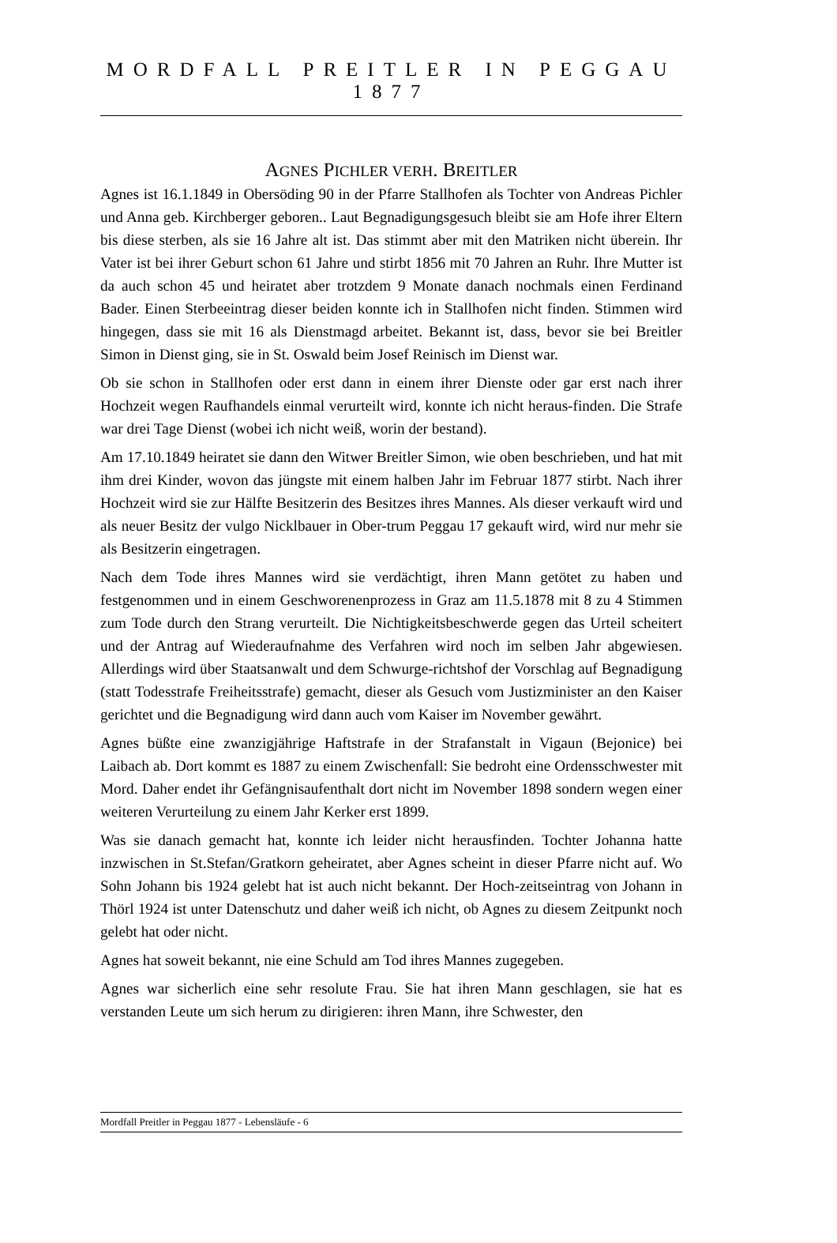MORDFALL PREITLER IN PEGGAU 1877
AGNES PICHLER VERH. BREITLER
Agnes ist 16.1.1849 in Obersöding 90 in der Pfarre Stallhofen als Tochter von Andreas Pichler und Anna geb. Kirchberger geboren.. Laut Begnadigungsgesuch bleibt sie am Hofe ihrer Eltern bis diese sterben, als sie 16 Jahre alt ist. Das stimmt aber mit den Matriken nicht überein. Ihr Vater ist bei ihrer Geburt schon 61 Jahre und stirbt 1856 mit 70 Jahren an Ruhr. Ihre Mutter ist da auch schon 45 und heiratet aber trotzdem 9 Monate danach nochmals einen Ferdinand Bader. Einen Sterbeeintrag dieser beiden konnte ich in Stallhofen nicht finden. Stimmen wird hingegen, dass sie mit 16 als Dienstmagd arbeitet. Bekannt ist, dass, bevor sie bei Breitler Simon in Dienst ging, sie in St. Oswald beim Josef Reinisch im Dienst war.
Ob sie schon in Stallhofen oder erst dann in einem ihrer Dienste oder gar erst nach ihrer Hochzeit wegen Raufhandels einmal verurteilt wird, konnte ich nicht heraus-finden. Die Strafe war drei Tage Dienst (wobei ich nicht weiß, worin der bestand).
Am 17.10.1849 heiratet sie dann den Witwer Breitler Simon, wie oben beschrieben, und hat mit ihm drei Kinder, wovon das jüngste mit einem halben Jahr im Februar 1877 stirbt. Nach ihrer Hochzeit wird sie zur Hälfte Besitzerin des Besitzes ihres Mannes. Als dieser verkauft wird und als neuer Besitz der vulgo Nicklbauer in Ober-trum Peggau 17 gekauft wird, wird nur mehr sie als Besitzerin eingetragen.
Nach dem Tode ihres Mannes wird sie verdächtigt, ihren Mann getötet zu haben und festgenommen und in einem Geschworenenprozess in Graz am 11.5.1878 mit 8 zu 4 Stimmen zum Tode durch den Strang verurteilt. Die Nichtigkeitsbeschwerde gegen das Urteil scheitert und der Antrag auf Wiederaufnahme des Verfahren wird noch im selben Jahr abgewiesen. Allerdings wird über Staatsanwalt und dem Schwurge-richtshof der Vorschlag auf Begnadigung (statt Todesstrafe Freiheitsstrafe) gemacht, dieser als Gesuch vom Justizminister an den Kaiser gerichtet und die Begnadigung wird dann auch vom Kaiser im November gewährt.
Agnes büßte eine zwanzigjährige Haftstrafe in der Strafanstalt in Vigaun (Bejonice) bei Laibach ab. Dort kommt es 1887 zu einem Zwischenfall: Sie bedroht eine Ordensschwester mit Mord. Daher endet ihr Gefängnisaufenthalt dort nicht im November 1898 sondern wegen einer weiteren Verurteilung zu einem Jahr Kerker erst 1899.
Was sie danach gemacht hat, konnte ich leider nicht herausfinden. Tochter Johanna hatte inzwischen in St.Stefan/Gratkorn geheiratet, aber Agnes scheint in dieser Pfarre nicht auf. Wo Sohn Johann bis 1924 gelebt hat ist auch nicht bekannt. Der Hoch-zeitseintrag von Johann in Thörl 1924 ist unter Datenschutz und daher weiß ich nicht, ob Agnes zu diesem Zeitpunkt noch gelebt hat oder nicht.
Agnes hat soweit bekannt, nie eine Schuld am Tod ihres Mannes zugegeben.
Agnes war sicherlich eine sehr resolute Frau. Sie hat ihren Mann geschlagen, sie hat es verstanden Leute um sich herum zu dirigieren: ihren Mann, ihre Schwester, den
Mordfall Preitler in Peggau 1877 - Lebensläufe - 6